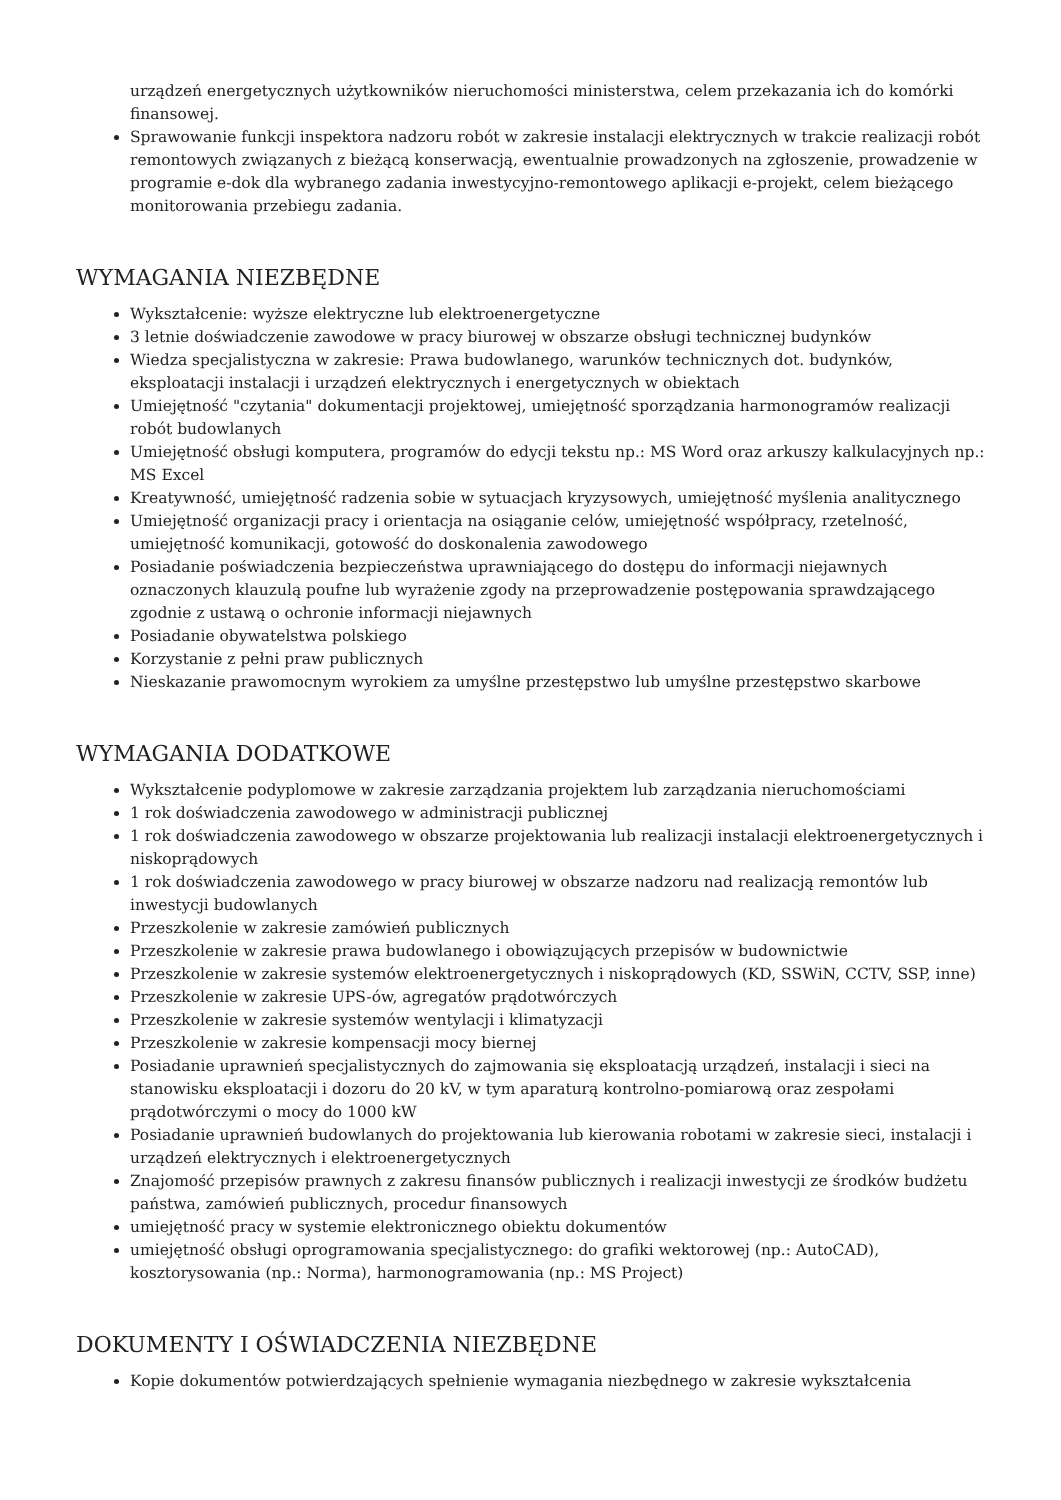urządzeń energetycznych użytkowników nieruchomości ministerstwa, celem przekazania ich do komórki finansowej.
Sprawowanie funkcji inspektora nadzoru robót w zakresie instalacji elektrycznych w trakcie realizacji robót remontowych związanych z bieżącą konserwacją, ewentualnie prowadzonych na zgłoszenie, prowadzenie w programie e-dok dla wybranego zadania inwestycyjno-remontowego aplikacji e-projekt, celem bieżącego monitorowania przebiegu zadania.
WYMAGANIA NIEZBĘDNE
Wykształcenie: wyższe elektryczne lub elektroenergetyczne
3 letnie doświadczenie zawodowe w pracy biurowej w obszarze obsługi technicznej budynków
Wiedza specjalistyczna w zakresie: Prawa budowlanego, warunków technicznych dot. budynków, eksploatacji instalacji i urządzeń elektrycznych i energetycznych w obiektach
Umiejętność "czytania" dokumentacji projektowej, umiejętność sporządzania harmonogramów realizacji robót budowlanych
Umiejętność obsługi komputera, programów do edycji tekstu np.: MS Word oraz arkuszy kalkulacyjnych np.: MS Excel
Kreatywność, umiejętność radzenia sobie w sytuacjach kryzysowych, umiejętność myślenia analitycznego
Umiejętność organizacji pracy i orientacja na osiąganie celów, umiejętność współpracy, rzetelność, umiejętność komunikacji, gotowość do doskonalenia zawodowego
Posiadanie poświadczenia bezpieczeństwa uprawniającego do dostępu do informacji niejawnych oznaczonych klauzulą poufne lub wyrażenie zgody na przeprowadzenie postępowania sprawdzającego zgodnie z ustawą o ochronie informacji niejawnych
Posiadanie obywatelstwa polskiego
Korzystanie z pełni praw publicznych
Nieskazanie prawomocnym wyrokiem za umyślne przestępstwo lub umyślne przestępstwo skarbowe
WYMAGANIA DODATKOWE
Wykształcenie podyplomowe w zakresie zarządzania projektem lub zarządzania nieruchomościami
1 rok doświadczenia zawodowego w administracji publicznej
1 rok doświadczenia zawodowego w obszarze projektowania lub realizacji instalacji elektroenergetycznych i niskoprądowych
1 rok doświadczenia zawodowego w pracy biurowej w obszarze nadzoru nad realizacją remontów lub inwestycji budowlanych
Przeszkolenie w zakresie zamówień publicznych
Przeszkolenie w zakresie prawa budowlanego i obowiązujących przepisów w budownictwie
Przeszkolenie w zakresie systemów elektroenergetycznych i niskoprądowych (KD, SSWiN, CCTV, SSP, inne)
Przeszkolenie w zakresie UPS-ów, agregatów prądotwórczych
Przeszkolenie w zakresie systemów wentylacji i klimatyzacji
Przeszkolenie w zakresie kompensacji mocy biernej
Posiadanie uprawnień specjalistycznych do zajmowania się eksploatacją urządzeń, instalacji i sieci na stanowisku eksploatacji i dozoru do 20 kV, w tym aparaturą kontrolno-pomiarową oraz zespołami prądotwórczymi o mocy do 1000 kW
Posiadanie uprawnień budowlanych do projektowania lub kierowania robotami w zakresie sieci, instalacji i urządzeń elektrycznych i elektroenergetycznych
Znajomość przepisów prawnych z zakresu finansów publicznych i realizacji inwestycji ze środków budżetu państwa, zamówień publicznych, procedur finansowych
umiejętność pracy w systemie elektronicznego obiektu dokumentów
umiejętność obsługi oprogramowania specjalistycznego: do grafiki wektorowej (np.: AutoCAD), kosztorysowania (np.: Norma), harmonogramowania (np.: MS Project)
DOKUMENTY I OŚWIADCZENIA NIEZBĘDNE
Kopie dokumentów potwierdzających spełnienie wymagania niezbędnego w zakresie wykształcenia